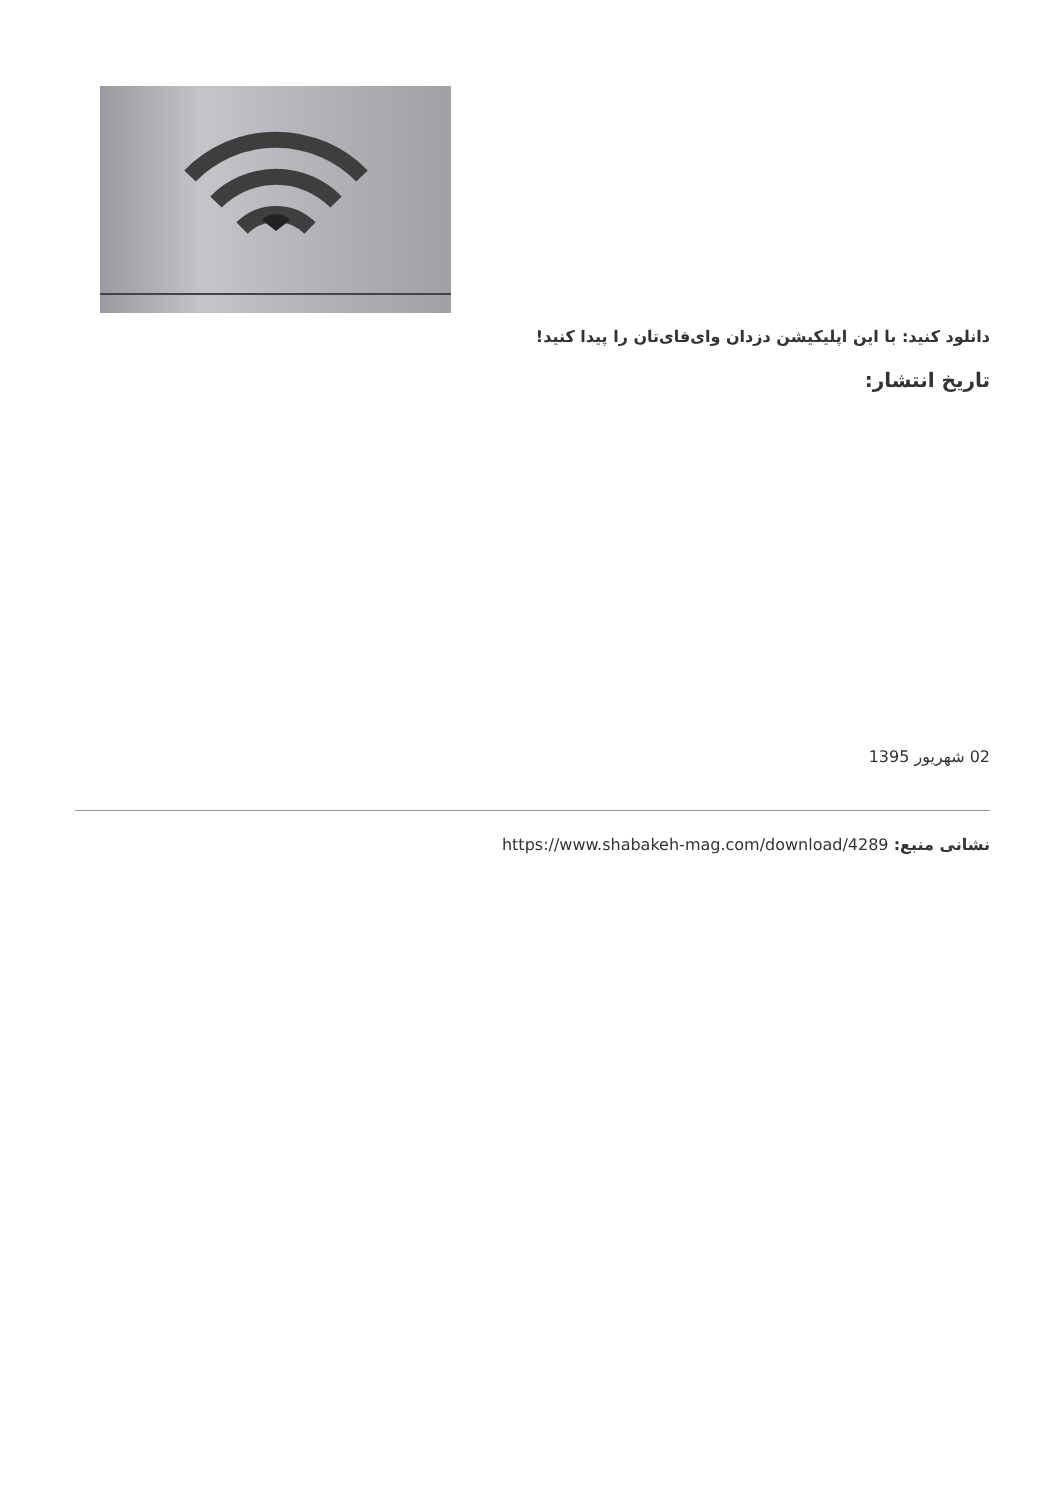دانلود کنید: با این اپلیکیشن دزدان وای‌فای‌تان را پیدا کنید!
تاریخ انتشار:
02 شهریور 1395
نشانی منبع: https://www.shabakeh-mag.com/download/4289